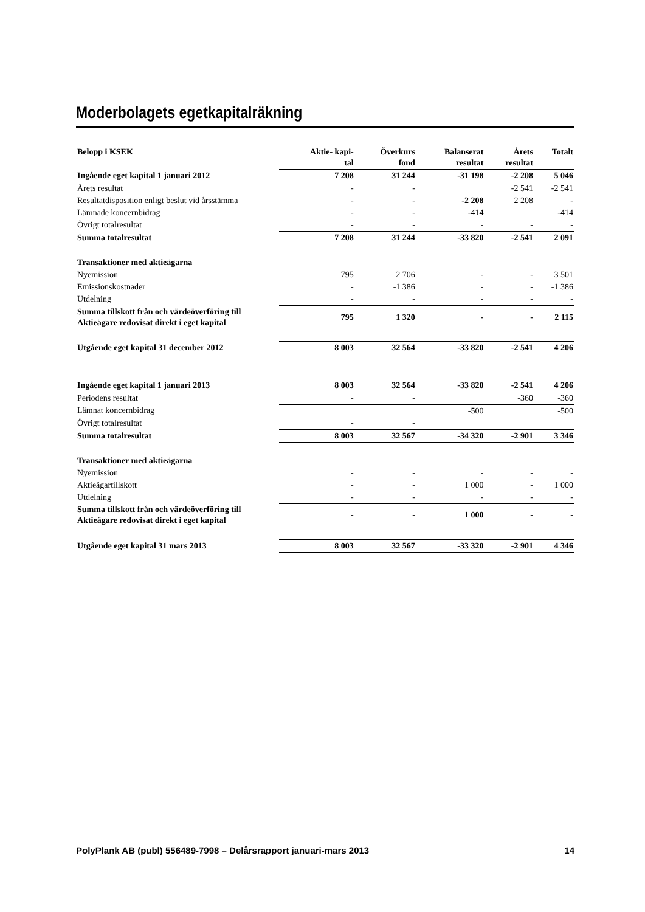Moderbolagets egetkapitalräkning
| Belopp i KSEK | Aktie- kapi- tal | Överkurs fond | Balanserat resultat | Årets resultat | Totalt |
| --- | --- | --- | --- | --- | --- |
| Ingående eget kapital 1 januari 2012 | 7 208 | 31 244 | -31 198 | -2 208 | 5 046 |
| Årets resultat | - | - | | -2 541 | -2 541 |
| Resultatdisposition enligt beslut vid årsstämma | - | - | -2 208 | 2 208 | - |
| Lämnade koncernbidrag | - | - | -414 | | -414 |
| Övrigt totalresultat | - | - | - | - | - |
| Summa totalresultat | 7 208 | 31 244 | -33 820 | -2 541 | 2 091 |
| Transaktioner med aktieägarna | | | | | |
| Nyemission | 795 | 2 706 | - | - | 3 501 |
| Emissionskostnader | - | -1 386 | - | - | -1 386 |
| Utdelning | - | - | - | - | - |
| Summa tillskott från och värdeöverföring till Aktieägare redovisat direkt i eget kapital | 795 | 1 320 | - | - | 2 115 |
| Utgående eget kapital 31 december 2012 | 8 003 | 32 564 | -33 820 | -2 541 | 4 206 |
| Ingående eget kapital 1 januari 2013 | 8 003 | 32 564 | -33 820 | -2 541 | 4 206 |
| Periodens resultat | - | - | | -360 | -360 |
| Lämnat koncernbidrag | | | -500 | | -500 |
| Övrigt totalresultat | - | - | | | |
| Summa totalresultat | 8 003 | 32 567 | -34 320 | -2 901 | 3 346 |
| Transaktioner med aktieägarna | | | | | |
| Nyemission | - | - | - | - | - |
| Aktieägartillskott | - | - | 1 000 | - | 1 000 |
| Utdelning | - | - | - | - | - |
| Summa tillskott från och värdeöverföring till Aktieägare redovisat direkt i eget kapital | - | - | 1 000 | - | - |
| Utgående eget kapital 31 mars 2013 | 8 003 | 32 567 | -33 320 | -2 901 | 4 346 |
PolyPlank AB (publ) 556489-7998 – Delårsrapport januari-mars 2013 14